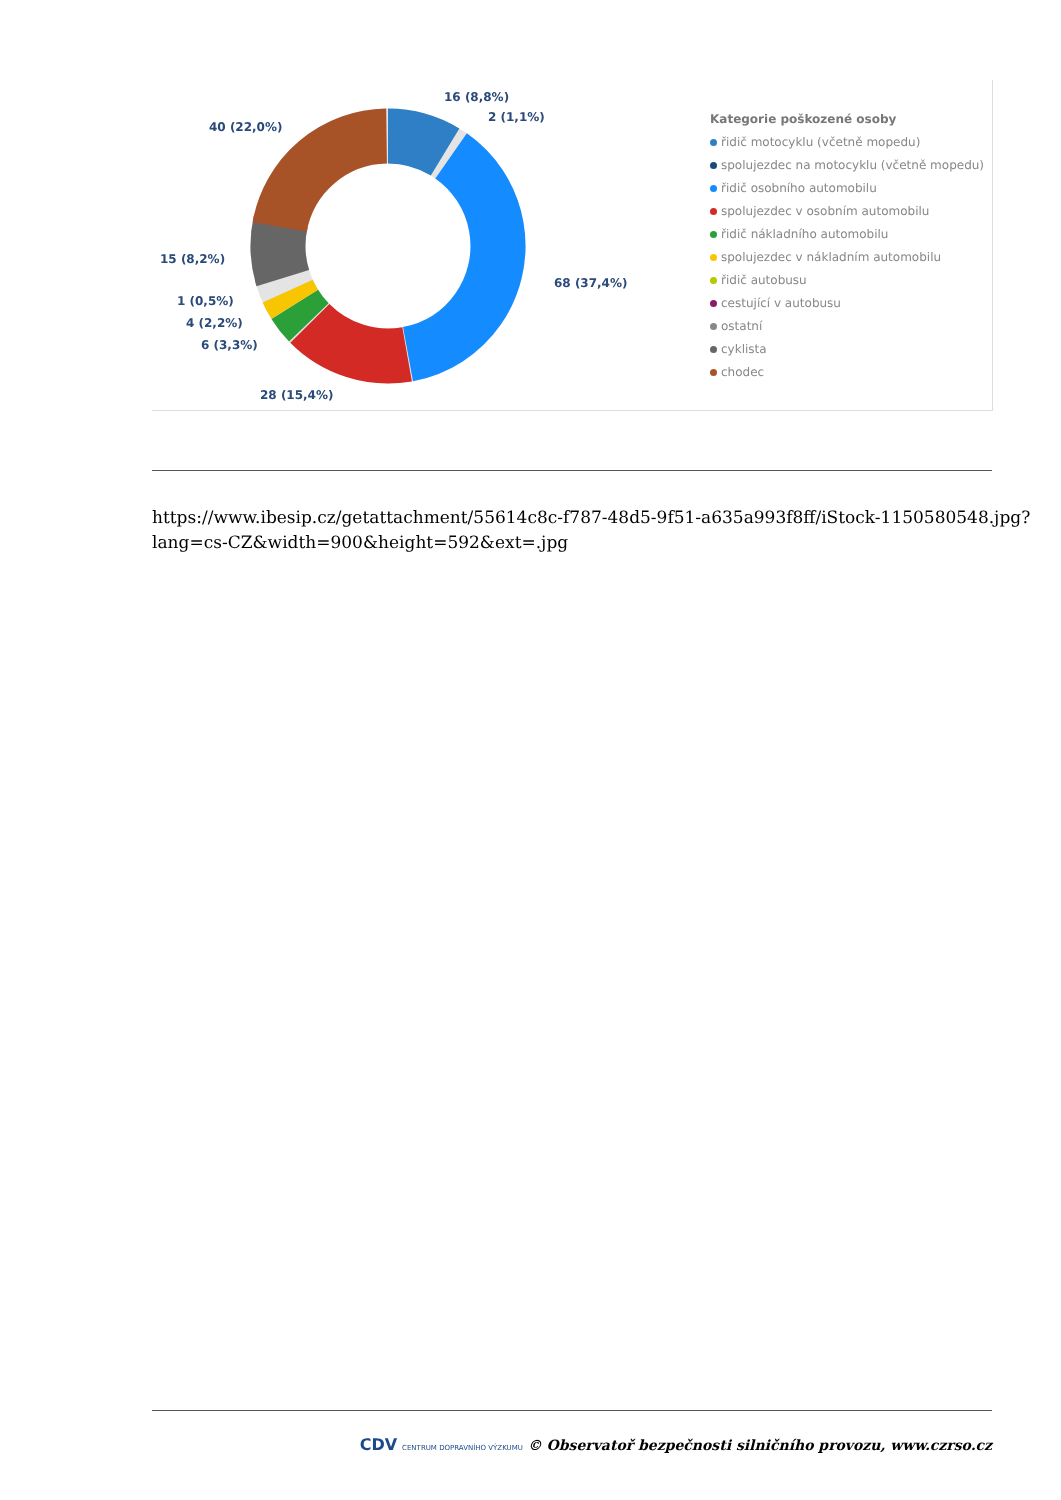16 (8,8%)
2 (1,1%)
40 (22,0%)
15 (8,2%)
68 (37,4%)
1 (0,5%)
4 (2,2%)
6 (3,3%)
28 (15,4%)
Kategorie poškozené osoby
řidič motocyklu (včetně mopedu)
spolujezdec na motocyklu (včetně mopedu)
řidič osobního automobilu
spolujezdec v osobním automobilu
řidič nákladního automobilu
spolujezdec v nákladním automobilu
řidič autobusu
cestující v autobusu
ostatní
cyklista
chodec
https://www.ibesip.cz/getattachment/55614c8c-f787-48d5-9f51-a635a993f8ff/iStock-1150580548.jpg?
lang=cs-CZ&width=900&height=592&ext=.jpg
CDV CENTRUM DOPRAVNÍHO VÝZKUMU © Observatoř bezpečnosti silničního provozu, www.czrso.cz